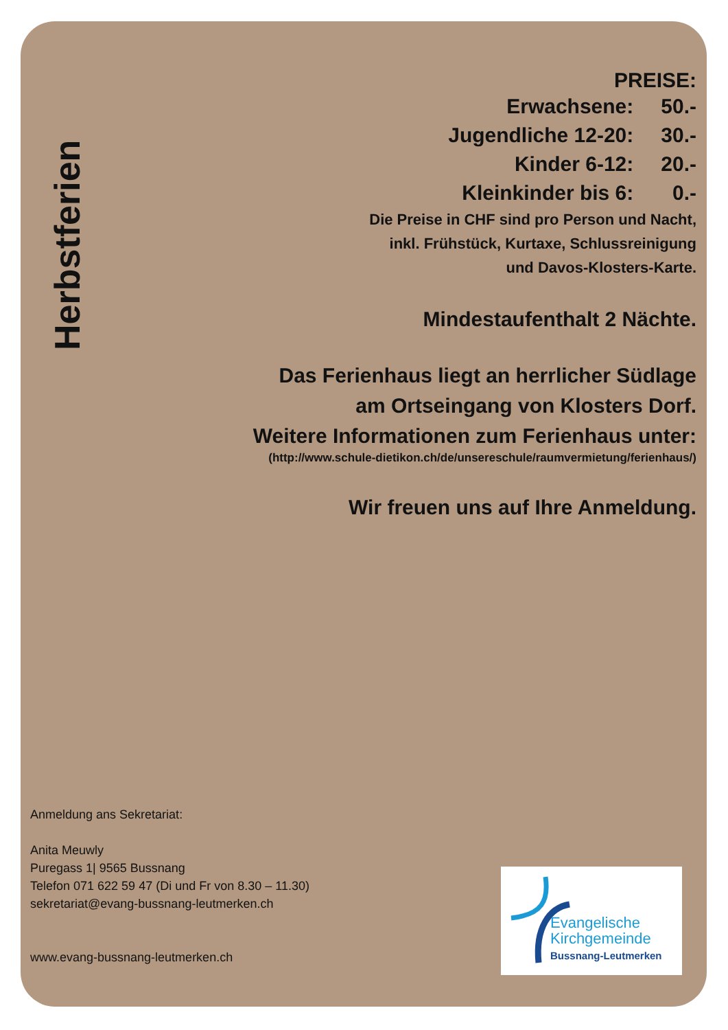Herbstferien
PREISE:
| Erwachsene: | 50.- |
| Jugendliche 12-20: | 30.- |
| Kinder 6-12: | 20.- |
| Kleinkinder bis 6: | 0.- |
Die Preise in CHF sind pro Person und Nacht,
inkl. Frühstück, Kurtaxe, Schlussreinigung
und Davos-Klosters-Karte.
Mindestaufenthalt 2 Nächte.
Das Ferienhaus liegt an herrlicher Südlage
am Ortseingang von Klosters Dorf.
Weitere Informationen zum Ferienhaus unter:
(http://www.schule-dietikon.ch/de/unsereschule/raumvermietung/ferienhaus/)
Wir freuen uns auf Ihre Anmeldung.
Anmeldung ans Sekretariat:
Anita Meuwly
Puregass 1| 9565 Bussnang
Telefon 071 622 59 47 (Di und Fr von 8.30 – 11.30)
sekretariat@evang-bussnang-leutmerken.ch
www.evang-bussnang-leutmerken.ch
Evangelische
Kirchgemeinde
Bussnang-Leutmerken